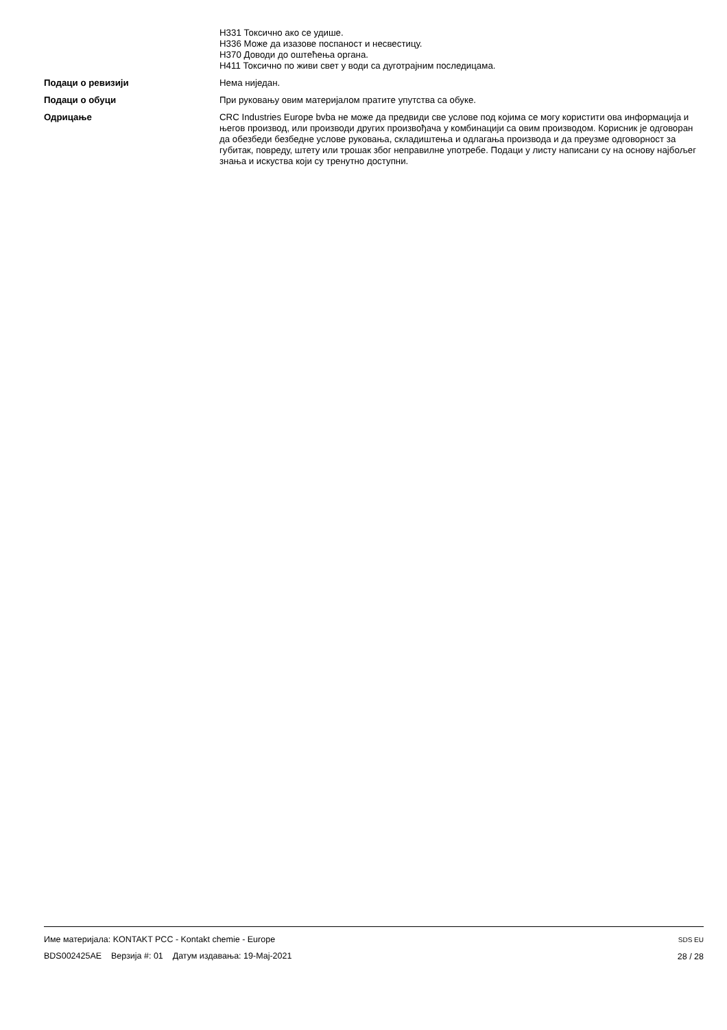H331 Токсично ако се удише.
H336 Може да изазове поспаност и несвестицу.
H370 Доводи до оштећења органа.
H411 Токсично по живи свет у води са дуготрајним последицама.
Подаци о ревизији Нема ниједан.
Подаци о обуци При руковању овим материјалом пратите упутства са обуке.
Одрицање CRC Industries Europe bvba не може да предвиди све услове под којима се могу користити ова информација и његов производ, или производи других произвођача у комбинацији са овим производом. Корисник је одговоран да обезбеди безбедне услове руковања, складиштења и одлагања производа и да преузме одговорност за губитак, повреду, штету или трошак због неправилне употребе. Подаци у листу написани су на основу најбољег знања и искуства који су тренутно доступни.
Име материјала: KONTAKT PCC - Kontakt chemie - Europe
BDS002425AE Верзија #: 01 Датум издавања: 19-Мај-2021
SDS EU
28 / 28